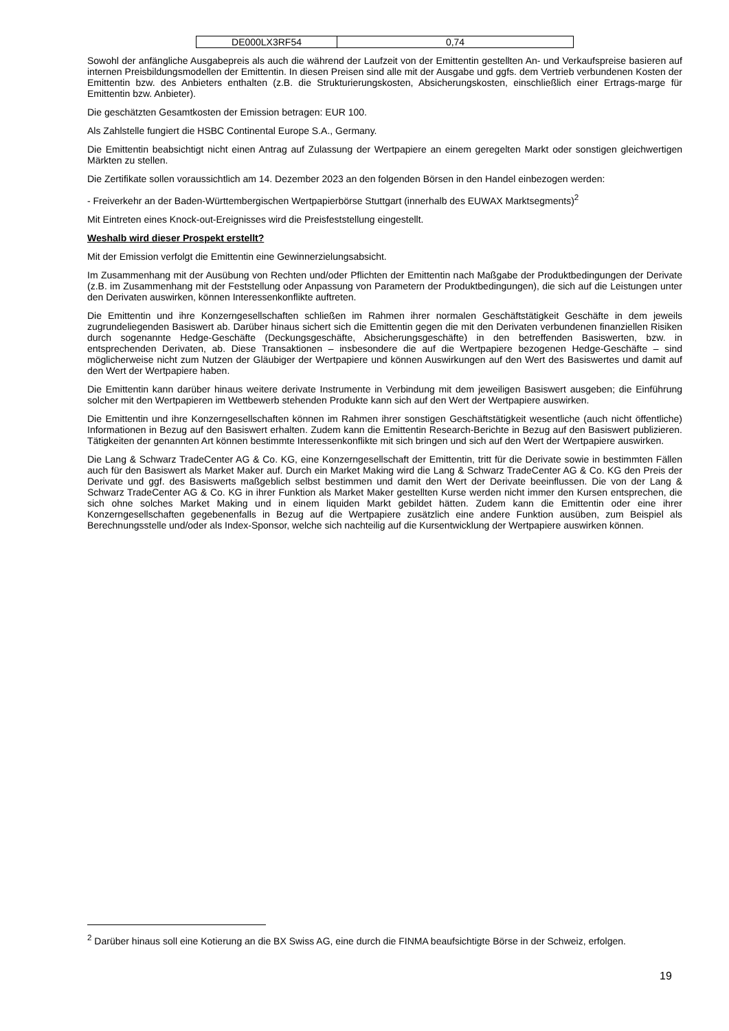| DE000LX3RF54 | 0,74 |
Sowohl der anfängliche Ausgabepreis als auch die während der Laufzeit von der Emittentin gestellten An- und Verkaufspreise basieren auf internen Preisbildungsmodellen der Emittentin. In diesen Preisen sind alle mit der Ausgabe und ggfs. dem Vertrieb verbundenen Kosten der Emittentin bzw. des Anbieters enthalten (z.B. die Strukturierungskosten, Absicherungskosten, einschließlich einer Ertrags-marge für Emittentin bzw. Anbieter).
Die geschätzten Gesamtkosten der Emission betragen: EUR 100.
Als Zahlstelle fungiert die HSBC Continental Europe S.A., Germany.
Die Emittentin beabsichtigt nicht einen Antrag auf Zulassung der Wertpapiere an einem geregelten Markt oder sonstigen gleichwertigen Märkten zu stellen.
Die Zertifikate sollen voraussichtlich am 14. Dezember 2023 an den folgenden Börsen in den Handel einbezogen werden:
- Freiverkehr an der Baden-Württembergischen Wertpapierbörse Stuttgart (innerhalb des EUWAX Marktsegments)<sup>2</sup>
Mit Eintreten eines Knock-out-Ereignisses wird die Preisfeststellung eingestellt.
Weshalb wird dieser Prospekt erstellt?
Mit der Emission verfolgt die Emittentin eine Gewinnerzielungsabsicht.
Im Zusammenhang mit der Ausübung von Rechten und/oder Pflichten der Emittentin nach Maßgabe der Produktbedingungen der Derivate (z.B. im Zusammenhang mit der Feststellung oder Anpassung von Parametern der Produktbedingungen), die sich auf die Leistungen unter den Derivaten auswirken, können Interessenkonflikte auftreten.
Die Emittentin und ihre Konzerngesellschaften schließen im Rahmen ihrer normalen Geschäftstätigkeit Geschäfte in dem jeweils zugrundeliegenden Basiswert ab. Darüber hinaus sichert sich die Emittentin gegen die mit den Derivaten verbundenen finanziellen Risiken durch sogenannte Hedge-Geschäfte (Deckungsgeschäfte, Absicherungsgeschäfte) in den betreffenden Basiswerten, bzw. in entsprechenden Derivaten, ab. Diese Transaktionen – insbesondere die auf die Wertpapiere bezogenen Hedge-Geschäfte – sind möglicherweise nicht zum Nutzen der Gläubiger der Wertpapiere und können Auswirkungen auf den Wert des Basiswertes und damit auf den Wert der Wertpapiere haben.
Die Emittentin kann darüber hinaus weitere derivate Instrumente in Verbindung mit dem jeweiligen Basiswert ausgeben; die Einführung solcher mit den Wertpapieren im Wettbewerb stehenden Produkte kann sich auf den Wert der Wertpapiere auswirken.
Die Emittentin und ihre Konzerngesellschaften können im Rahmen ihrer sonstigen Geschäftstätigkeit wesentliche (auch nicht öffentliche) Informationen in Bezug auf den Basiswert erhalten. Zudem kann die Emittentin Research-Berichte in Bezug auf den Basiswert publizieren. Tätigkeiten der genannten Art können bestimmte Interessenkonflikte mit sich bringen und sich auf den Wert der Wertpapiere auswirken.
Die Lang & Schwarz TradeCenter AG & Co. KG, eine Konzerngesellschaft der Emittentin, tritt für die Derivate sowie in bestimmten Fällen auch für den Basiswert als Market Maker auf. Durch ein Market Making wird die Lang & Schwarz TradeCenter AG & Co. KG den Preis der Derivate und ggf. des Basiswerts maßgeblich selbst bestimmen und damit den Wert der Derivate beeinflussen. Die von der Lang & Schwarz TradeCenter AG & Co. KG in ihrer Funktion als Market Maker gestellten Kurse werden nicht immer den Kursen entsprechen, die sich ohne solches Market Making und in einem liquiden Markt gebildet hätten. Zudem kann die Emittentin oder eine ihrer Konzerngesellschaften gegebenenfalls in Bezug auf die Wertpapiere zusätzlich eine andere Funktion ausüben, zum Beispiel als Berechnungsstelle und/oder als Index-Sponsor, welche sich nachteilig auf die Kursentwicklung der Wertpapiere auswirken können.
<sup>2</sup> Darüber hinaus soll eine Kotierung an die BX Swiss AG, eine durch die FINMA beaufsichtigte Börse in der Schweiz, erfolgen.
19